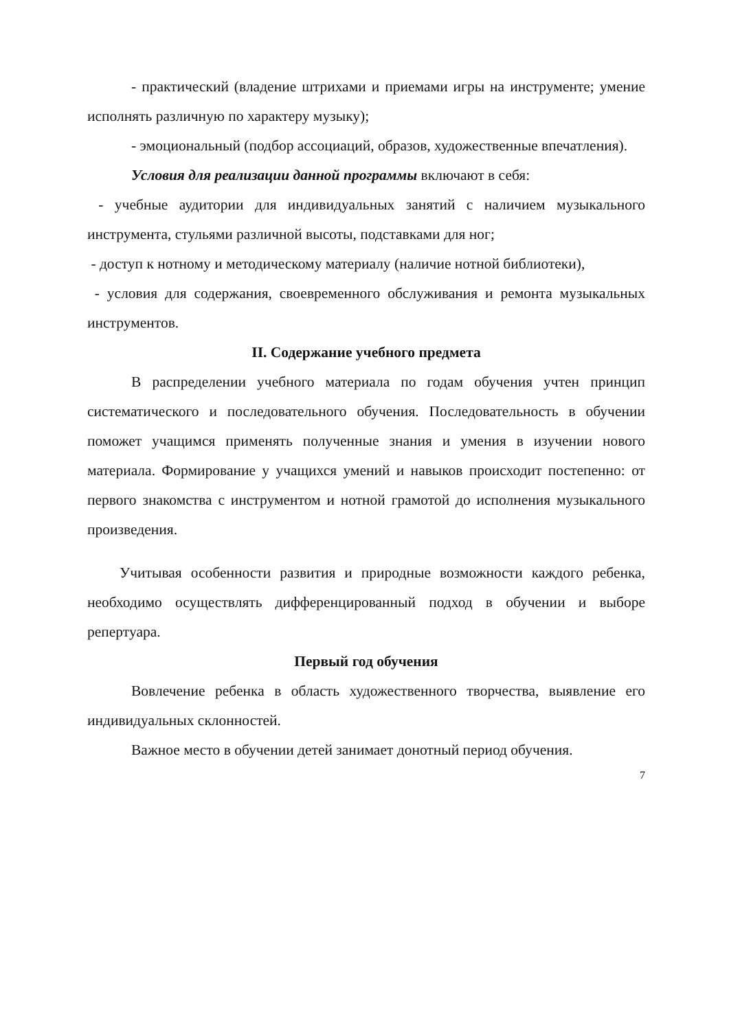- практический (владение штрихами и приемами игры на инструменте; умение исполнять различную по характеру музыку);
- эмоциональный (подбор ассоциаций, образов, художественные впечатления).
Условия для реализации данной программы включают в себя:
- учебные аудитории для индивидуальных занятий с наличием музыкального инструмента, стульями различной высоты, подставками для ног;
- доступ к нотному и методическому материалу (наличие нотной библиотеки),
- условия для содержания, своевременного обслуживания и ремонта музыкальных инструментов.
II. Содержание учебного предмета
В распределении учебного материала по годам обучения учтен принцип систематического и последовательного обучения. Последовательность в обучении поможет учащимся применять полученные знания и умения в изучении нового материала. Формирование у учащихся умений и навыков происходит постепенно: от первого знакомства с инструментом и нотной грамотой до исполнения музыкального произведения.
Учитывая особенности развития и природные возможности каждого ребенка, необходимо осуществлять дифференцированный подход в обучении и выборе репертуара.
Первый год обучения
Вовлечение ребенка в область художественного творчества, выявление его индивидуальных склонностей.
Важное место в обучении детей занимает донотный период обучения.
7